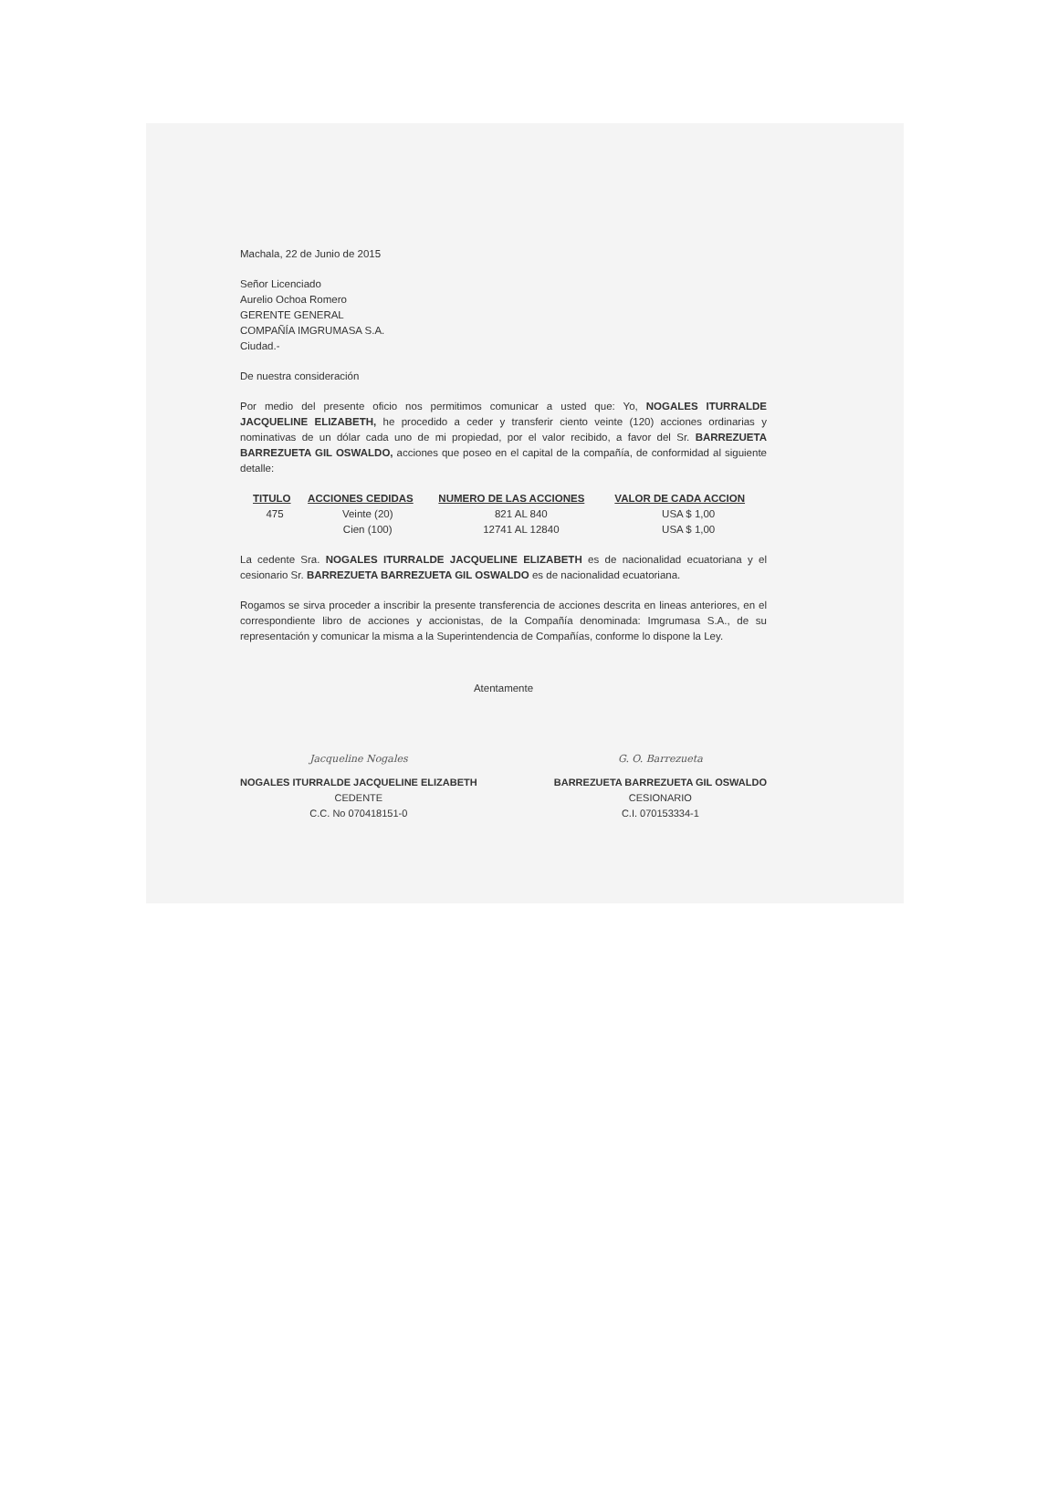Machala, 22 de Junio de 2015
Señor Licenciado
Aurelio Ochoa Romero
GERENTE GENERAL
COMPAÑÍA IMGRUMASA S.A.
Ciudad.-
De nuestra consideración
Por medio del presente oficio nos permitimos comunicar a usted que: Yo, NOGALES ITURRALDE JACQUELINE ELIZABETH, he procedido a ceder y transferir ciento veinte (120) acciones ordinarias y nominativas de un dólar cada uno de mi propiedad, por el valor recibido, a favor del Sr. BARREZUETA BARREZUETA GIL OSWALDO, acciones que poseo en el capital de la compañía, de conformidad al siguiente detalle:
| TITULO | ACCIONES CEDIDAS | NUMERO DE LAS ACCIONES | VALOR DE CADA ACCION |
| --- | --- | --- | --- |
| 475 | Veinte (20) | 821 AL 840 | USA $ 1,00 |
| | Cien (100) | 12741 AL 12840 | USA $ 1,00 |
La cedente Sra. NOGALES ITURRALDE JACQUELINE ELIZABETH es de nacionalidad ecuatoriana y el cesionario Sr. BARREZUETA BARREZUETA GIL OSWALDO es de nacionalidad ecuatoriana.
Rogamos se sirva proceder a inscribir la presente transferencia de acciones descrita en lineas anteriores, en el correspondiente libro de acciones y accionistas, de la Compañía denominada: Imgrumasa S.A., de su representación y comunicar la misma a la Superintendencia de Compañías, conforme lo dispone la Ley.
Atentamente
Jacqueline Nogales
NOGALES ITURRALDE JACQUELINE ELIZABETH
CEDENTE
C.C. No 070418151-0
G. O. Barrezueta
BARREZUETA BARREZUETA GIL OSWALDO
CESIONARIO
C.I. 070153334-1